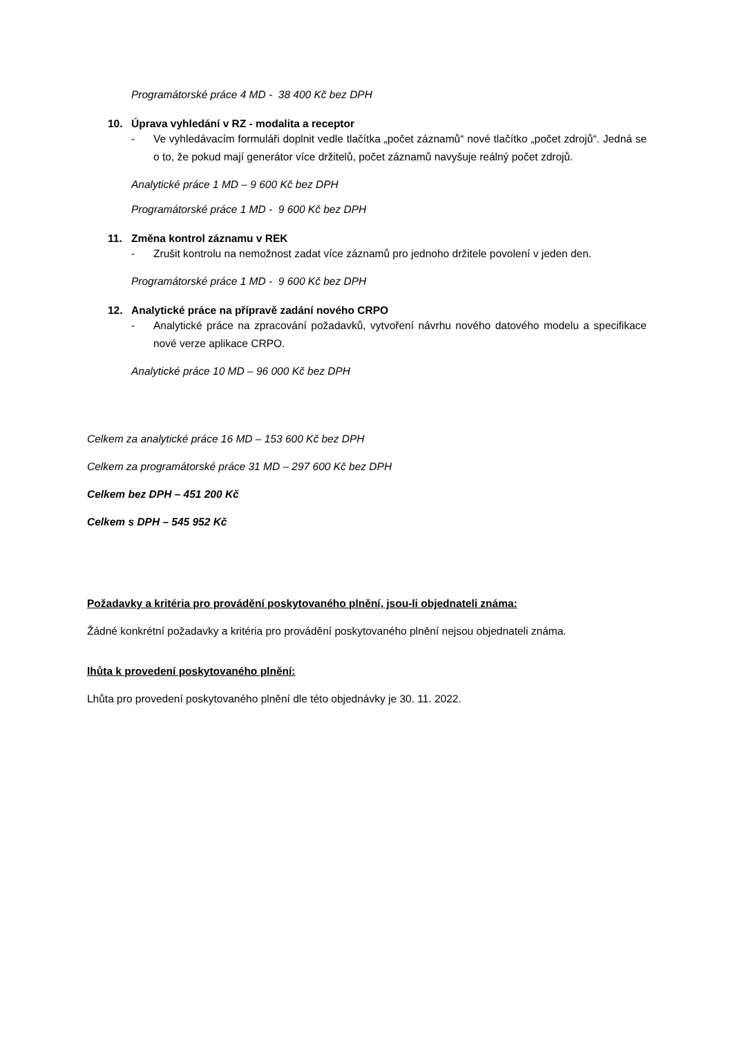Programátorské práce 4 MD - 38 400 Kč bez DPH
10. Úprava vyhledání v RZ - modalita a receptor
- Ve vyhledávacím formuláři doplnit vedle tlačítka „počet záznamů“ nové tlačítko „počet zdrojů“. Jedná se o to, že pokud mají generátor více držitelů, počet záznamů navyšuje reálný počet zdrojů.
Analytické práce 1 MD – 9 600 Kč bez DPH
Programátorské práce 1 MD - 9 600 Kč bez DPH
11. Změna kontrol záznamu v REK
- Zrušit kontrolu na nemožnost zadat více záznamů pro jednoho držitele povolení v jeden den.
Programátorské práce 1 MD - 9 600 Kč bez DPH
12. Analytické práce na přípravě zadání nového CRPO
- Analytické práce na zpracování požadavků, vytvoření návrhu nového datového modelu a specifikace nové verze aplikace CRPO.
Analytické práce 10 MD – 96 000 Kč bez DPH
Celkem za analytické práce 16 MD – 153 600 Kč bez DPH
Celkem za programátorské práce 31 MD – 297 600 Kč bez DPH
Celkem bez DPH – 451 200 Kč
Celkem s DPH – 545 952 Kč
Požadavky a kritéria pro provádění poskytovaného plnění, jsou-li objednateli známa:
Žádné konkrétní požadavky a kritéria pro provádění poskytovaného plnění nejsou objednateli známa.
lhůta k provedení poskytovaného plnění:
Lhůta pro provedení poskytovaného plnění dle této objednávky je 30. 11. 2022.